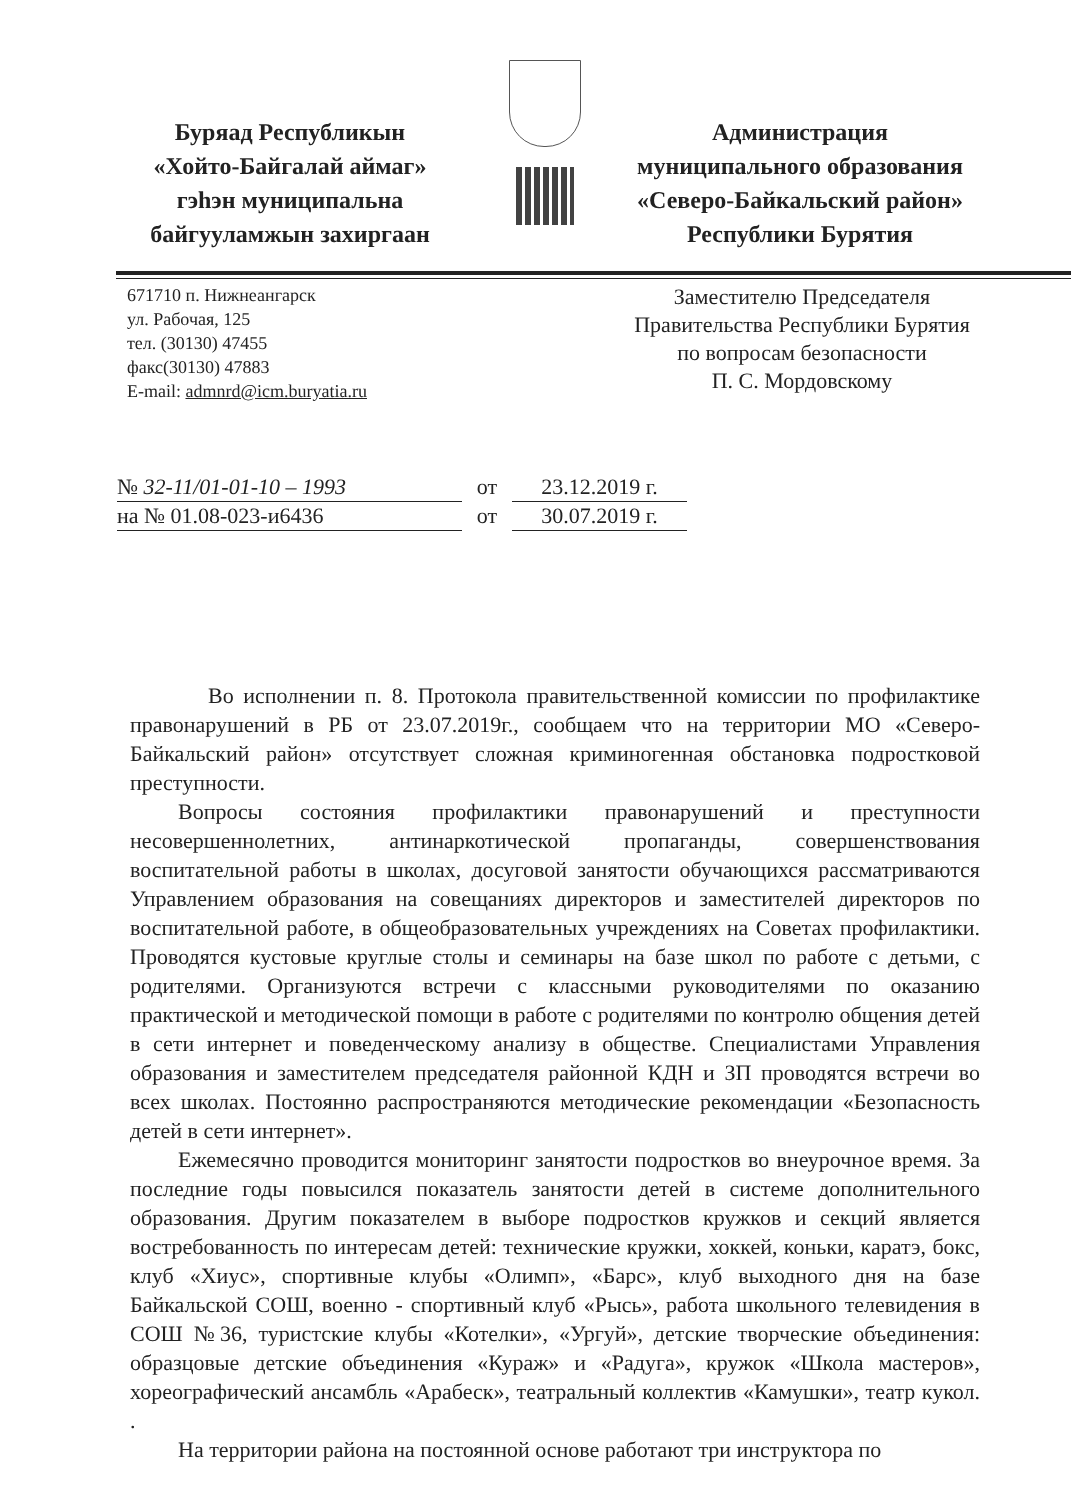Буряад Республикын
«Хойто-Байгалай аймаг»
гэһэн муниципальна
байгууламжын захиргаан
Администрация
муниципального образования
«Северо-Байкальский район»
Республики Бурятия
671710 п. Нижнеангарск
ул. Рабочая, 125
тел. (30130) 47455
факс(30130) 47883
E-mail: admnrd@icm.buryatia.ru
Заместителю Председателя
Правительства Республики Бурятия
по вопросам безопасности
П. С. Мордовскому
№ 32-11/01-01-10 – 1993 от 23.12.2019 г.
на № 01.08-023-и6436 от 30.07.2019 г.
Во исполнении п. 8. Протокола правительственной комиссии по профилактике правонарушений в РБ от 23.07.2019г., сообщаем что на территории МО «Северо-Байкальский район» отсутствует сложная криминогенная обстановка подростковой преступности.
Вопросы состояния профилактики правонарушений и преступности несовершеннолетних, антинаркотической пропаганды, совершенствования воспитательной работы в школах, досуговой занятости обучающихся рассматриваются Управлением образования на совещаниях директоров и заместителей директоров по воспитательной работе, в общеобразовательных учреждениях на Советах профилактики. Проводятся кустовые круглые столы и семинары на базе школ по работе с детьми, с родителями. Организуются встречи с классными руководителями по оказанию практической и методической помощи в работе с родителями по контролю общения детей в сети интернет и поведенческому анализу в обществе. Специалистами Управления образования и заместителем председателя районной КДН и ЗП проводятся встречи во всех школах. Постоянно распространяются методические рекомендации «Безопасность детей в сети интернет».
Ежемесячно проводится мониторинг занятости подростков во внеурочное время. За последние годы повысился показатель занятости детей в системе дополнительного образования. Другим показателем в выборе подростков кружков и секций является востребованность по интересам детей: технические кружки, хоккей, коньки, каратэ, бокс, клуб «Хиус», спортивные клубы «Олимп», «Барс», клуб выходного дня на базе Байкальской СОШ, военно - спортивный клуб «Рысь», работа школьного телевидения в СОШ №36, туристские клубы «Котелки», «Ургуй», детские творческие объединения: образцовые детские объединения «Кураж» и «Радуга», кружок «Школа мастеров», хореографический ансамбль «Арабеск», театральный коллектив «Камушки», театр кукол. .
На территории района на постоянной основе работают три инструктора по